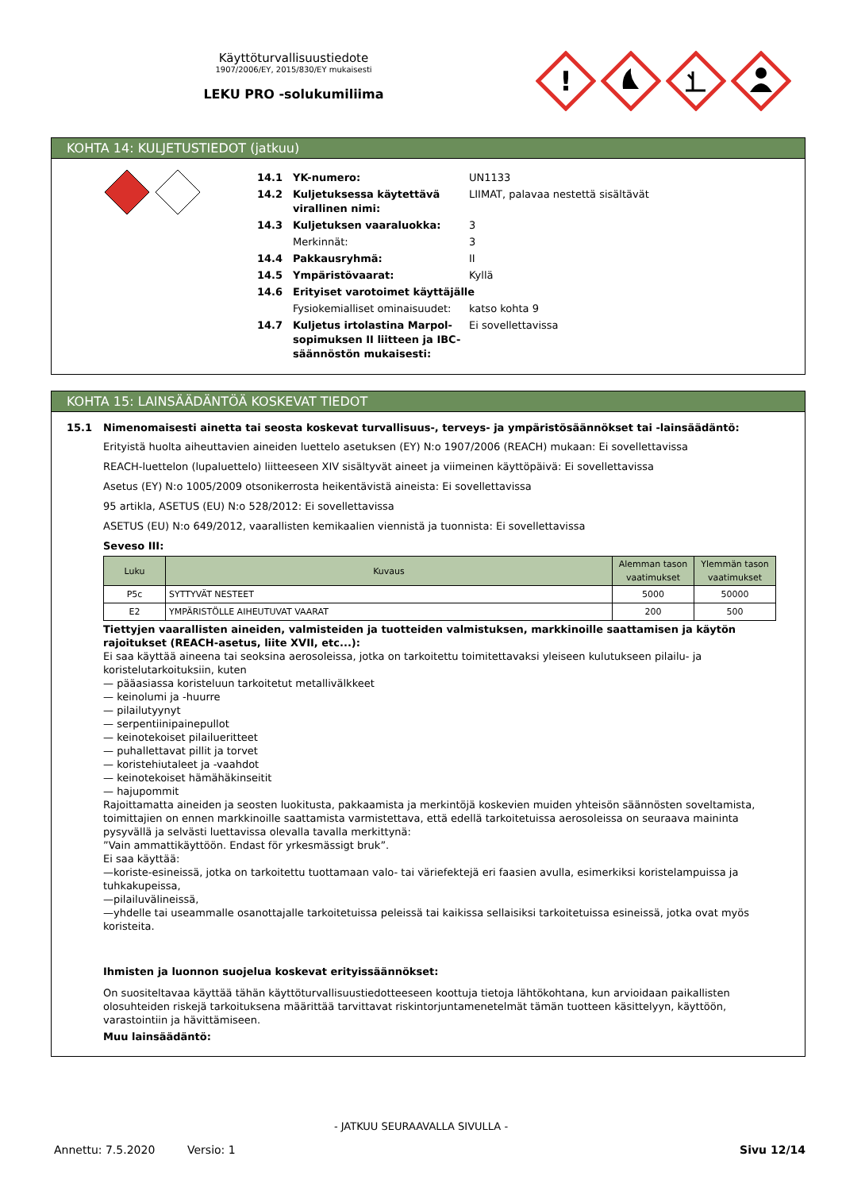Käyttöturvallisuustiedote
1907/2006/EY, 2015/830/EY mukaisesti
LEKU PRO -solukumiliima
!
KOHTA 14: KULJETUSTIEDOT (jatkuu)
14.1 YK-numero: UN1133
14.2 Kuljetuksessa käytettävä virallinen nimi: LIIMAT, palavaa nestettä sisältävät
14.3 Kuljetuksen vaaraluokka: 3
Merkinnät: 3
14.4 Pakkausryhmä: II
14.5 Ympäristövaarat: Kyllä
14.6 Erityiset varotoimet käyttäjälle
Fysiokemialliset ominaisuudet: katso kohta 9
14.7 Kuljetus irtolastina Marpol-sopimuksen II liitteen ja IBC-säännöstön mukaisesti: Ei sovellettavissa
KOHTA 15: LAINSÄÄDÄNTÖÄ KOSKEVAT TIEDOT
15.1 Nimenomaisesti ainetta tai seosta koskevat turvallisuus-, terveys- ja ympäristösäännökset tai -lainsäädäntö:
Erityistä huolta aiheuttavien aineiden luettelo asetuksen (EY) N:o 1907/2006 (REACH) mukaan: Ei sovellettavissa
REACH-luettelon (lupaluettelo) liitteeseen XIV sisältyvät aineet ja viimeinen käyttöpäivä: Ei sovellettavissa
Asetus (EY) N:o 1005/2009 otsonikerrosta heikentävistä aineista: Ei sovellettavissa
95 artikla, ASETUS (EU) N:o 528/2012: Ei sovellettavissa
ASETUS (EU) N:o 649/2012, vaarallisten kemikaalien viennistä ja tuonnista: Ei sovellettavissa
Seveso III:
| Luku | Kuvaus | Alemman tason vaatimukset | Ylemmän tason vaatimukset |
| --- | --- | --- | --- |
| P5c | SYTTYVÄT NESTEET | 5000 | 50000 |
| E2 | YMPÄRISTÖLLE AIHEUTUVAT VAARAT | 200 | 500 |
Tiettyjen vaarallisten aineiden, valmisteiden ja tuotteiden valmistuksen, markkinoille saattamisen ja käytön rajoitukset (REACH-asetus, liite XVII, etc...):
Ei saa käyttää aineena tai seoksina aerosoleissa, jotka on tarkoitettu toimitettavaksi yleiseen kulutukseen pilailu- ja koristelutarkoituksiin, kuten
— pääasiassa koristeluun tarkoitetut metallivälkkeet
— keinolumi ja -huurre
— pilailutyynyt
— serpentiinipainepullot
— keinotekoiset pilailueritteet
— puhallettavat pillit ja torvet
— koristehiutaleet ja -vaahdot
— keinotekoiset hämähäkinseitit
— hajupommit
Rajoittamatta aineiden ja seosten luokitusta, pakkaamista ja merkintöjä koskevien muiden yhteisön säännösten soveltamista, toimittajien on ennen markkinoille saattamista varmistettava, että edellä tarkoitetuissa aerosoleissa on seuraava maininta pysyvällä ja selvästi luettavissa olevalla tavalla merkittynä:
”Vain ammattikäyttöön. Endast för yrkesmässigt bruk”.
Ei saa käyttää:
—koriste-esineissä, jotka on tarkoitettu tuottamaan valo- tai väriefektejä eri faasien avulla, esimerkiksi koristelampuissa ja tuhkakupeissa,
—pilailuvälineissä,
—yhdelle tai useammalle osanottajalle tarkoitetuissa peleissä tai kaikissa sellaisiksi tarkoitetuissa esineissä, jotka ovat myös koristeita.
Ihmisten ja luonnon suojelua koskevat erityissäännökset:
On suositeltavaa käyttää tähän käyttöturvallisuustiedotteeseen koottuja tietoja lähtökohtana, kun arvioidaan paikallisten olosuhteiden riskejä tarkoituksena määrittää tarvittavat riskintorjuntamenetelmät tämän tuotteen käsittelyyn, käyttöön, varastointiin ja hävittämiseen.
Muu lainsäädäntö:
- JATKUU SEURAAVALLA SIVULLA -
Annettu: 7.5.2020 Versio: 1 Sivu 12/14